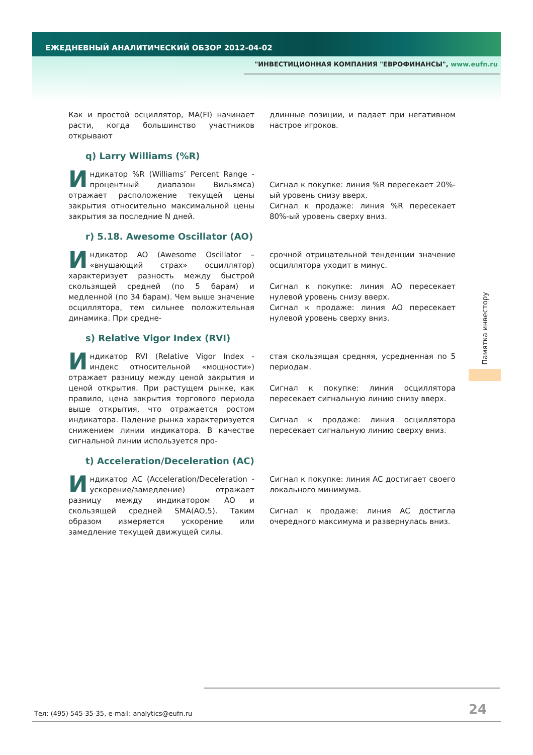ЕЖЕДНЕВНЫЙ АНАЛИТИЧЕСКИЙ ОБЗОР 2012-04-02
"ИНВЕСТИЦИОННАЯ КОМПАНИЯ "ЕВРОФИНАНСЫ", www.eufn.ru
Как и простой осциллятор, MA(FI) начинает расти, когда большинство участников открывают
длинные позиции, и падает при негативном настрое игроков.
q) Larry Williams (%R)
Индикатор %R (Williams’ Percent Range - процентный диапазон Вильямса) отражает расположение текущей цены закрытия относительно максимальной цены закрытия за последние N дней.
Сигнал к покупке: линия %R пересекает 20%-ый уровень снизу вверх.
Сигнал к продаже: линия %R пересекает 80%-ый уровень сверху вниз.
r) 5.18. Awesome Oscillator (AO)
Индикатор AO (Awesome Oscillator – «внушающий страх» осциллятор) характеризует разность между быстрой скользящей средней (по 5 барам) и медленной (по 34 барам). Чем выше значение осциллятора, тем сильнее положительная динамика. При средне-
срочной отрицательной тенденции значение осциллятора уходит в минус.
Сигнал к покупке: линия AO пересекает нулевой уровень снизу вверх.
Сигнал к продаже: линия AO пересекает нулевой уровень сверху вниз.
s) Relative Vigor Index (RVI)
Индикатор RVI (Relative Vigor Index - индекс относительной «мощности») отражает разницу между ценой закрытия и ценой открытия. При растущем рынке, как правило, цена закрытия торгового периода выше открытия, что отражается ростом индикатора. Падение рынка характеризуется снижением линии индикатора. В качестве сигнальной линии используется про-
стая скользящая средняя, усредненная по 5 периодам.
Сигнал к покупке: линия осциллятора пересекает сигнальную линию снизу вверх.
Сигнал к продаже: линия осциллятора пересекает сигнальную линию сверху вниз.
t) Acceleration/Deceleration (AC)
Индикатор AC (Acceleration/Deceleration - ускорение/замедление) отражает разницу между индикатором AO и скользящей средней SMA(AO,5). Таким образом измеряется ускорение или замедление текущей движущей силы.
Сигнал к покупке: линия AC достигает своего локального минимума.
Сигнал к продаже: линия AC достигла очередного максимума и развернулась вниз.
Памятка инвестору
Тел: (495) 545-35-35, e-mail: analytics@eufn.ru
24